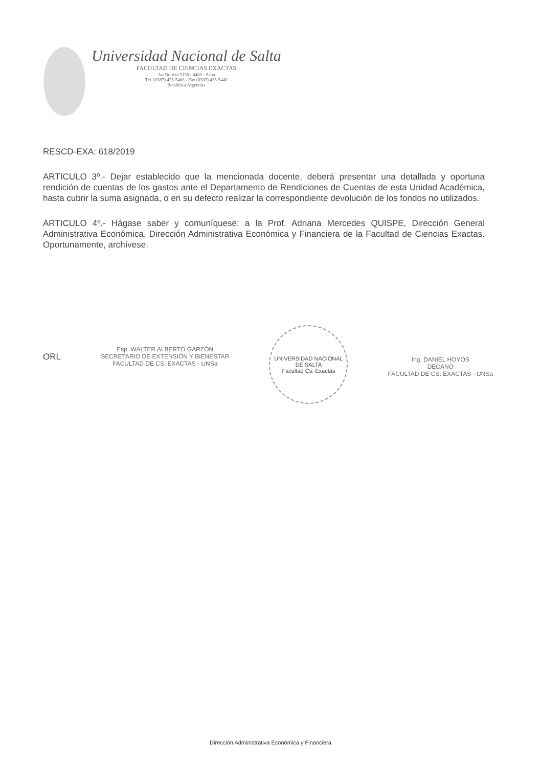Universidad Nacional de Salta
FACULTAD DE CIENCIAS EXACTAS
Av. Bolivia 5150 - 4400 - Salta
Tel. (0387) 425-5408 - Fax (0387) 425-5449
República Argentina
RESCD-EXA: 618/2019
ARTICULO 3º.- Dejar establecido que la mencionada docente, deberá presentar una detallada y oportuna rendición de cuentas de los gastos ante el Departamento de Rendiciones de Cuentas de esta Unidad Académica, hasta cubrir la suma asignada, o en su defecto realizar la correspondiente devolución de los fondos no utilizados.
ARTICULO 4º.- Hágase saber y comuníquese: a la Prof. Adriana Mercedes QUISPE, Dirección General Administrativa Económica, Dirección Administrativa Económica y Financiera de la Facultad de Ciencias Exactas. Oportunamente, archívese.
ORL
Esp. WALTER ALBERTO GARZÓN
SECRETARIO DE EXTENSIÓN Y BIENESTAR
FACULTAD DE CS. EXACTAS - UNSa
UNIVERSIDAD NACIONAL DE SALTA
Facultad Cs. Exactas
Ing. DANIEL HOYOS
DECANO
FACULTAD DE CS. EXACTAS - UNSa
Dirección Administrativa Económica y Financiera